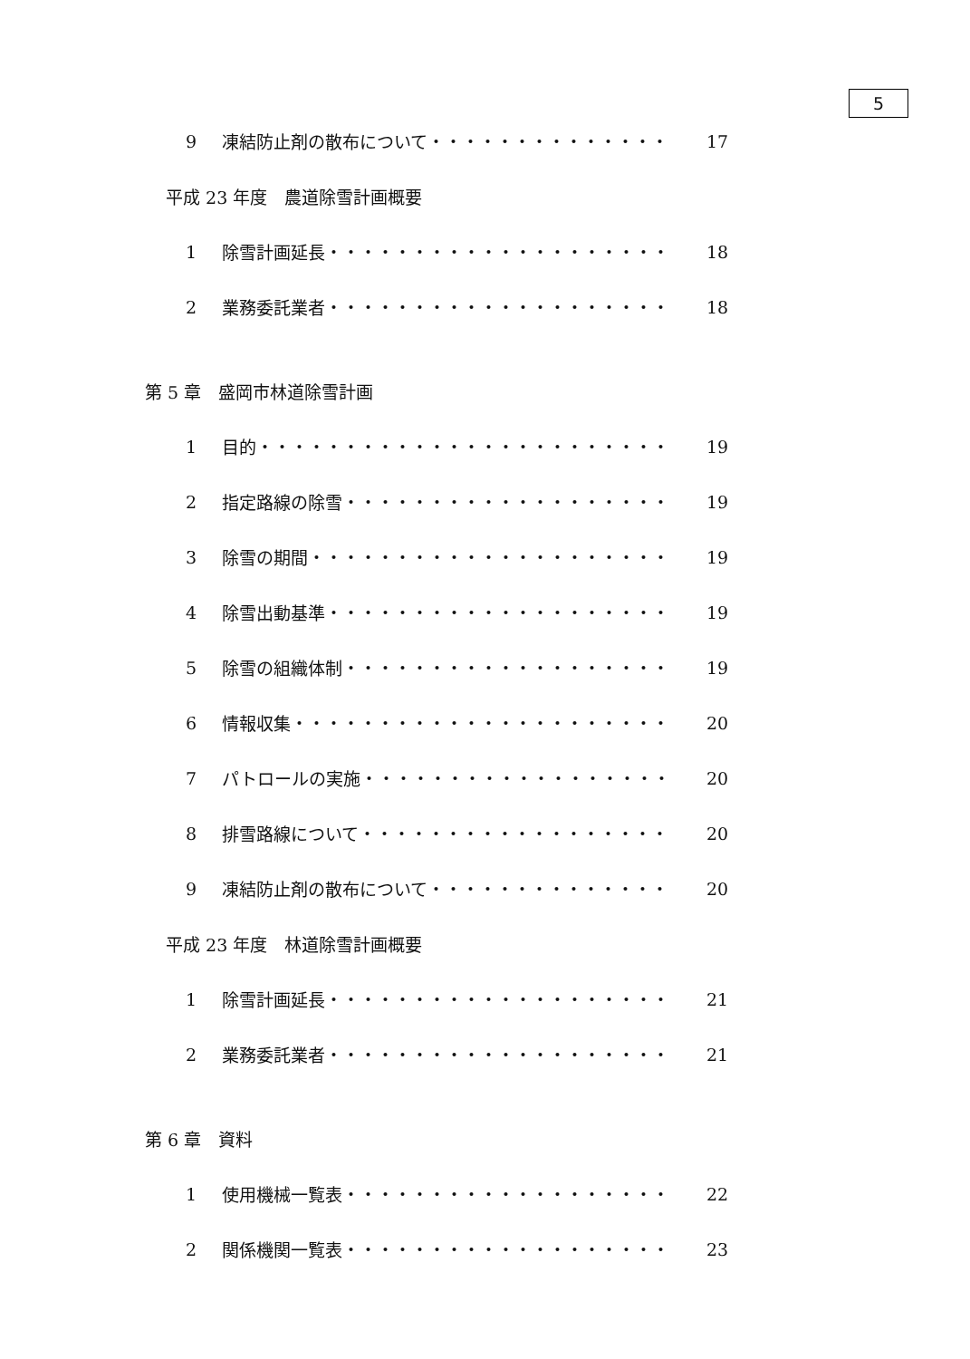5
9 凍結防止剤の散布について・・・・・・・・・・・・・・ 17
平成 23 年度　農道除雪計画概要
1 除雪計画延長・・・・・・・・・・・・・・・・・・・・ 18
2 業務委託業者・・・・・・・・・・・・・・・・・・・・ 18
第 5 章　盛岡市林道除雪計画
1 目的・・・・・・・・・・・・・・・・・・・・・・・・ 19
2 指定路線の除雪・・・・・・・・・・・・・・・・・・・ 19
3 除雪の期間・・・・・・・・・・・・・・・・・・・・・ 19
4 除雪出動基準・・・・・・・・・・・・・・・・・・・・ 19
5 除雪の組織体制・・・・・・・・・・・・・・・・・・・ 19
6 情報収集・・・・・・・・・・・・・・・・・・・・・・ 20
7 パトロールの実施・・・・・・・・・・・・・・・・・・ 20
8 排雪路線について・・・・・・・・・・・・・・・・・・ 20
9 凍結防止剤の散布について・・・・・・・・・・・・・・ 20
平成 23 年度　林道除雪計画概要
1 除雪計画延長・・・・・・・・・・・・・・・・・・・・ 21
2 業務委託業者・・・・・・・・・・・・・・・・・・・・ 21
第 6 章　資料
1 使用機械一覧表・・・・・・・・・・・・・・・・・・・ 22
2 関係機関一覧表・・・・・・・・・・・・・・・・・・・ 23